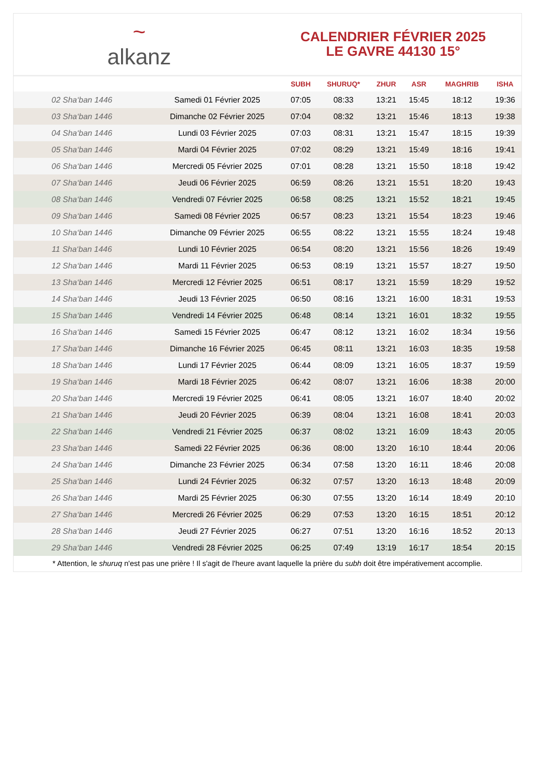~
alkanz
CALENDRIER FÉVRIER 2025
LE GAVRE 44130 15°
| | | SUBH | SHURUQ* | ZHUR | ASR | MAGHRIB | ISHA |
| --- | --- | --- | --- | --- | --- | --- | --- |
| 02 Sha‘ban 1446 | Samedi 01 Février 2025 | 07:05 | 08:33 | 13:21 | 15:45 | 18:12 | 19:36 |
| 03 Sha‘ban 1446 | Dimanche 02 Février 2025 | 07:04 | 08:32 | 13:21 | 15:46 | 18:13 | 19:38 |
| 04 Sha‘ban 1446 | Lundi 03 Février 2025 | 07:03 | 08:31 | 13:21 | 15:47 | 18:15 | 19:39 |
| 05 Sha‘ban 1446 | Mardi 04 Février 2025 | 07:02 | 08:29 | 13:21 | 15:49 | 18:16 | 19:41 |
| 06 Sha‘ban 1446 | Mercredi 05 Février 2025 | 07:01 | 08:28 | 13:21 | 15:50 | 18:18 | 19:42 |
| 07 Sha‘ban 1446 | Jeudi 06 Février 2025 | 06:59 | 08:26 | 13:21 | 15:51 | 18:20 | 19:43 |
| 08 Sha‘ban 1446 | Vendredi 07 Février 2025 | 06:58 | 08:25 | 13:21 | 15:52 | 18:21 | 19:45 |
| 09 Sha‘ban 1446 | Samedi 08 Février 2025 | 06:57 | 08:23 | 13:21 | 15:54 | 18:23 | 19:46 |
| 10 Sha‘ban 1446 | Dimanche 09 Février 2025 | 06:55 | 08:22 | 13:21 | 15:55 | 18:24 | 19:48 |
| 11 Sha‘ban 1446 | Lundi 10 Février 2025 | 06:54 | 08:20 | 13:21 | 15:56 | 18:26 | 19:49 |
| 12 Sha‘ban 1446 | Mardi 11 Février 2025 | 06:53 | 08:19 | 13:21 | 15:57 | 18:27 | 19:50 |
| 13 Sha‘ban 1446 | Mercredi 12 Février 2025 | 06:51 | 08:17 | 13:21 | 15:59 | 18:29 | 19:52 |
| 14 Sha‘ban 1446 | Jeudi 13 Février 2025 | 06:50 | 08:16 | 13:21 | 16:00 | 18:31 | 19:53 |
| 15 Sha‘ban 1446 | Vendredi 14 Février 2025 | 06:48 | 08:14 | 13:21 | 16:01 | 18:32 | 19:55 |
| 16 Sha‘ban 1446 | Samedi 15 Février 2025 | 06:47 | 08:12 | 13:21 | 16:02 | 18:34 | 19:56 |
| 17 Sha‘ban 1446 | Dimanche 16 Février 2025 | 06:45 | 08:11 | 13:21 | 16:03 | 18:35 | 19:58 |
| 18 Sha‘ban 1446 | Lundi 17 Février 2025 | 06:44 | 08:09 | 13:21 | 16:05 | 18:37 | 19:59 |
| 19 Sha‘ban 1446 | Mardi 18 Février 2025 | 06:42 | 08:07 | 13:21 | 16:06 | 18:38 | 20:00 |
| 20 Sha‘ban 1446 | Mercredi 19 Février 2025 | 06:41 | 08:05 | 13:21 | 16:07 | 18:40 | 20:02 |
| 21 Sha‘ban 1446 | Jeudi 20 Février 2025 | 06:39 | 08:04 | 13:21 | 16:08 | 18:41 | 20:03 |
| 22 Sha‘ban 1446 | Vendredi 21 Février 2025 | 06:37 | 08:02 | 13:21 | 16:09 | 18:43 | 20:05 |
| 23 Sha‘ban 1446 | Samedi 22 Février 2025 | 06:36 | 08:00 | 13:20 | 16:10 | 18:44 | 20:06 |
| 24 Sha‘ban 1446 | Dimanche 23 Février 2025 | 06:34 | 07:58 | 13:20 | 16:11 | 18:46 | 20:08 |
| 25 Sha‘ban 1446 | Lundi 24 Février 2025 | 06:32 | 07:57 | 13:20 | 16:13 | 18:48 | 20:09 |
| 26 Sha‘ban 1446 | Mardi 25 Février 2025 | 06:30 | 07:55 | 13:20 | 16:14 | 18:49 | 20:10 |
| 27 Sha‘ban 1446 | Mercredi 26 Février 2025 | 06:29 | 07:53 | 13:20 | 16:15 | 18:51 | 20:12 |
| 28 Sha‘ban 1446 | Jeudi 27 Février 2025 | 06:27 | 07:51 | 13:20 | 16:16 | 18:52 | 20:13 |
| 29 Sha‘ban 1446 | Vendredi 28 Février 2025 | 06:25 | 07:49 | 13:19 | 16:17 | 18:54 | 20:15 |
* Attention, le shuruq n'est pas une prière ! Il s'agit de l'heure avant laquelle la prière du subh doit être impérativement accomplie.